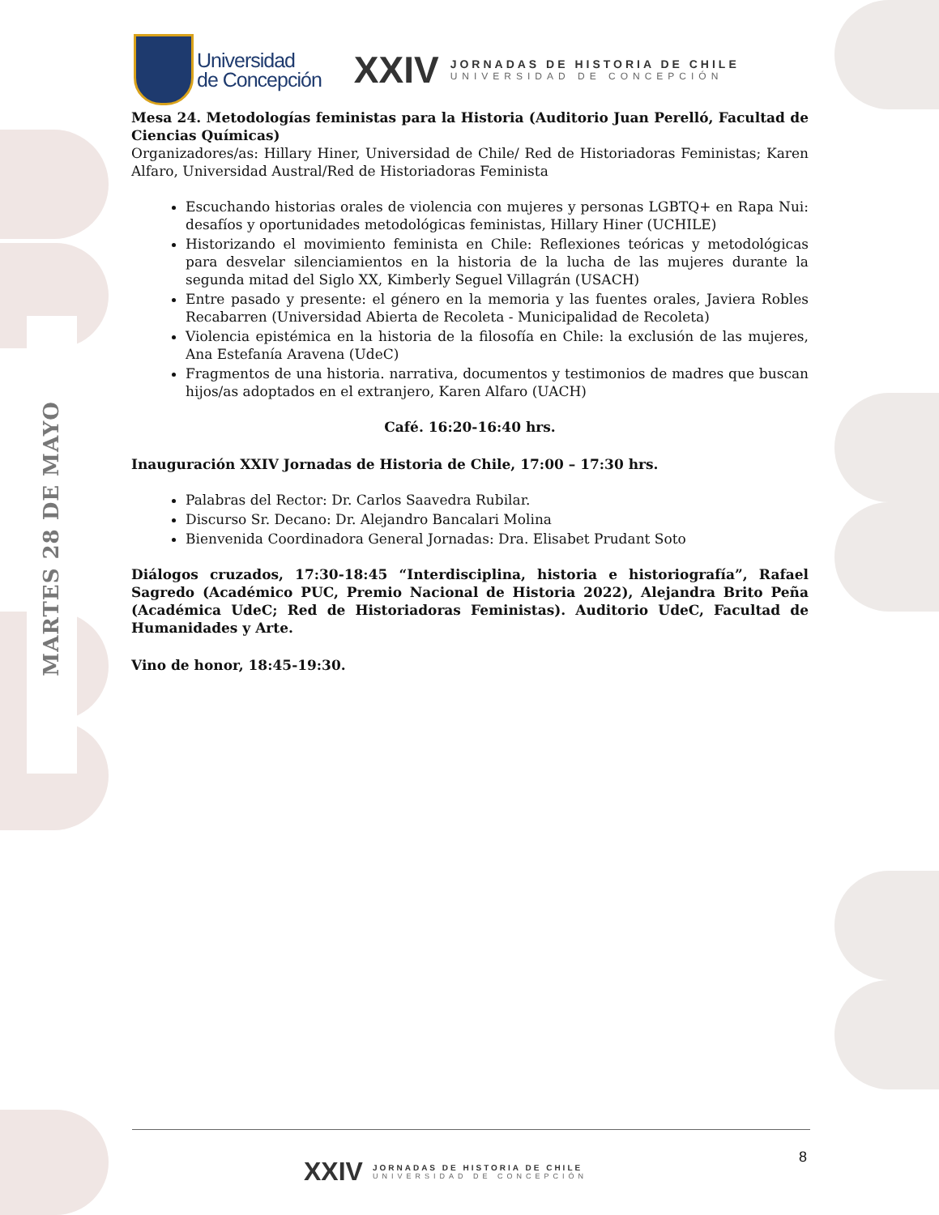MARTES 28 DE MAYO
Universidad
de Concepción
XXIV
JORNADAS DE HISTORIA DE CHILE
UNIVERSIDAD DE CONCEPCIÓN
Mesa 24. Metodologías feministas para la Historia (Auditorio Juan Perelló, Facultad de Ciencias Químicas)
Organizadores/as: Hillary Hiner, Universidad de Chile/ Red de Historiadoras Feministas; Karen Alfaro, Universidad Austral/Red de Historiadoras Feminista
Escuchando historias orales de violencia con mujeres y personas LGBTQ+ en Rapa Nui: desafíos y oportunidades metodológicas feministas, Hillary Hiner (UCHILE)
Historizando el movimiento feminista en Chile: Reflexiones teóricas y metodológicas para desvelar silenciamientos en la historia de la lucha de las mujeres durante la segunda mitad del Siglo XX, Kimberly Seguel Villagrán (USACH)
Entre pasado y presente: el género en la memoria y las fuentes orales, Javiera Robles Recabarren (Universidad Abierta de Recoleta - Municipalidad de Recoleta)
Violencia epistémica en la historia de la filosofía en Chile: la exclusión de las mujeres, Ana Estefanía Aravena (UdeC)
Fragmentos de una historia. narrativa, documentos y testimonios de madres que buscan hijos/as adoptados en el extranjero, Karen Alfaro (UACH)
Café. 16:20-16:40 hrs.
Inauguración XXIV Jornadas de Historia de Chile, 17:00 – 17:30 hrs.
Palabras del Rector: Dr. Carlos Saavedra Rubilar.
Discurso Sr. Decano: Dr. Alejandro Bancalari Molina
Bienvenida Coordinadora General Jornadas: Dra. Elisabet Prudant Soto
Diálogos cruzados, 17:30-18:45 “Interdisciplina, historia e historiografía”, Rafael Sagredo (Académico PUC, Premio Nacional de Historia 2022), Alejandra Brito Peña (Académica UdeC; Red de Historiadoras Feministas). Auditorio UdeC, Facultad de Humanidades y Arte.
Vino de honor, 18:45-19:30.
8
XXIV
JORNADAS DE HISTORIA DE CHILE
UNIVERSIDAD DE CONCEPCIÓN